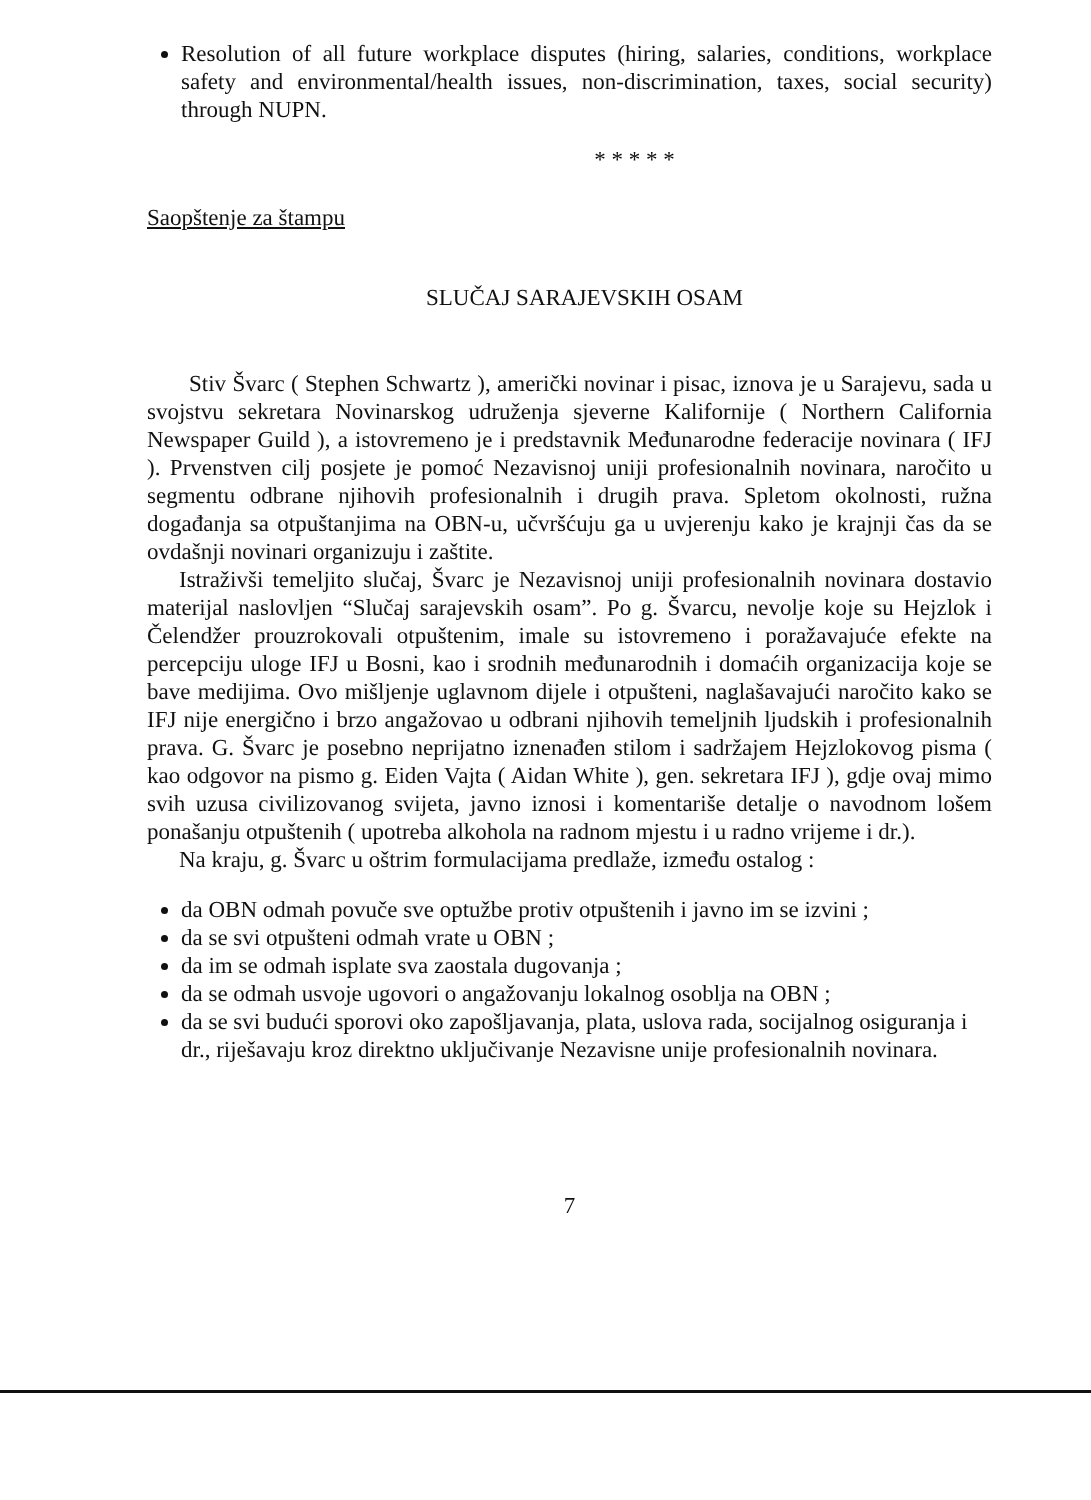Resolution of all future workplace disputes (hiring, salaries, conditions, workplace safety and environmental/health issues, non-discrimination, taxes, social security) through NUPN.
* * * * *
Saopštenje za štampu
SLUČAJ SARAJEVSKIH OSAM
Stiv Švarc ( Stephen Schwartz ), američki novinar i pisac, iznova je u Sarajevu, sada u svojstvu sekretara Novinarskog udruženja sjeverne Kalifornije ( Northern California Newspaper Guild ), a istovremeno je i predstavnik Međunarodne federacije novinara ( IFJ ). Prvenstven cilj posjete je pomoć Nezavisnoj uniji profesionalnih novinara, naročito u segmentu odbrane njihovih profesionalnih i drugih prava. Spletom okolnosti, ružna događanja sa otpuštanjima na OBN-u, učvršćuju ga u uvjerenju kako je krajnji čas da se ovdašnji novinari organizuju i zaštite.
Istraživši temeljito slučaj, Švarc je Nezavisnoj uniji profesionalnih novinara dostavio materijal naslovljen “Slučaj sarajevskih osam”. Po g. Švarcu, nevolje koje su Hejzlok i Čelendžer prouzrokovali otpuštenim, imale su istovremeno i poražavajuće efekte na percepciju uloge IFJ u Bosni, kao i srodnih međunarodnih i domaćih organizacija koje se bave medijima. Ovo mišljenje uglavnom dijele i otpušteni, naglašavajući naročito kako se IFJ nije energično i brzo angažovao u odbrani njihovih temeljnih ljudskih i profesionalnih prava. G. Švarc je posebno neprijatno iznenađen stilom i sadržajem Hejzlokovog pisma ( kao odgovor na pismo g. Eiden Vajta ( Aidan White ), gen. sekretara IFJ ), gdje ovaj mimo svih uzusa civilizovanog svijeta, javno iznosi i komentariše detalje o navodnom lošem ponašanju otpuštenih ( upotreba alkohola na radnom mjestu i u radno vrijeme i dr.).
Na kraju, g. Švarc u oštrim formulacijama predlaže, između ostalog :
da OBN odmah povuče sve optužbe protiv otpuštenih i javno im se izvini ;
da se svi otpušteni odmah vrate u OBN ;
da im se odmah isplate sva zaostala dugovanja ;
da se odmah usvoje ugovori o angažovanju lokalnog osoblja na OBN ;
da se svi budući sporovi oko zapošljavanja, plata, uslova rada, socijalnog osiguranja i dr., riješavaju kroz direktno uključivanje Nezavisne unije profesionalnih novinara.
7